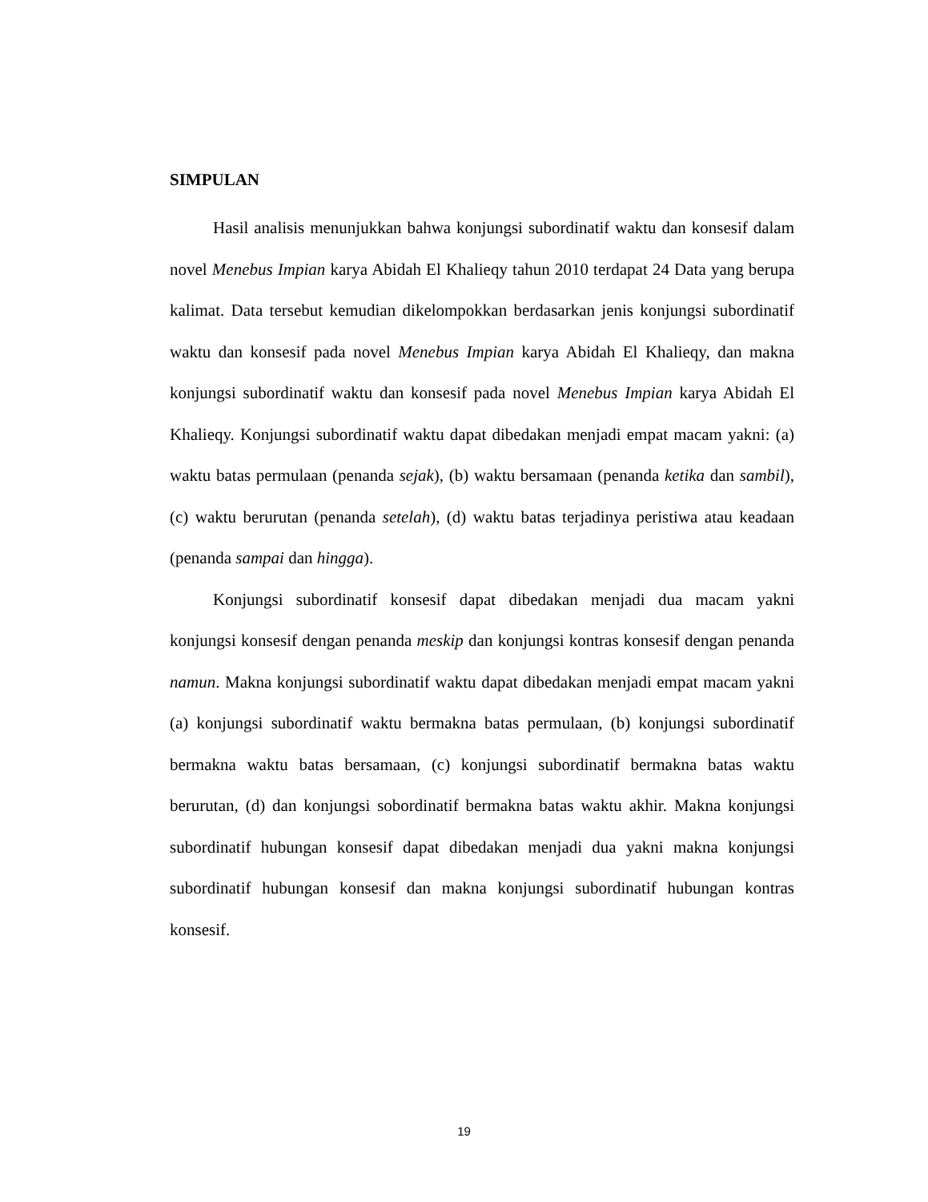SIMPULAN
Hasil analisis menunjukkan bahwa konjungsi subordinatif waktu dan konsesif dalam novel Menebus Impian karya Abidah El Khalieqy tahun 2010 terdapat 24 Data yang berupa kalimat. Data tersebut kemudian dikelompokkan berdasarkan jenis konjungsi subordinatif waktu dan konsesif pada novel Menebus Impian karya Abidah El Khalieqy, dan makna konjungsi subordinatif waktu dan konsesif pada novel Menebus Impian karya Abidah El Khalieqy. Konjungsi subordinatif waktu dapat dibedakan menjadi empat macam yakni: (a) waktu batas permulaan (penanda sejak), (b) waktu bersamaan (penanda ketika dan sambil), (c) waktu berurutan (penanda setelah), (d) waktu batas terjadinya peristiwa atau keadaan (penanda sampai dan hingga).
Konjungsi subordinatif konsesif dapat dibedakan menjadi dua macam yakni konjungsi konsesif dengan penanda meskip dan konjungsi kontras konsesif dengan penanda namun. Makna konjungsi subordinatif waktu dapat dibedakan menjadi empat macam yakni (a) konjungsi subordinatif waktu bermakna batas permulaan, (b) konjungsi subordinatif bermakna waktu batas bersamaan, (c) konjungsi subordinatif bermakna batas waktu berurutan, (d) dan konjungsi sobordinatif bermakna batas waktu akhir. Makna konjungsi subordinatif hubungan konsesif dapat dibedakan menjadi dua yakni makna konjungsi subordinatif hubungan konsesif dan makna konjungsi subordinatif hubungan kontras konsesif.
19